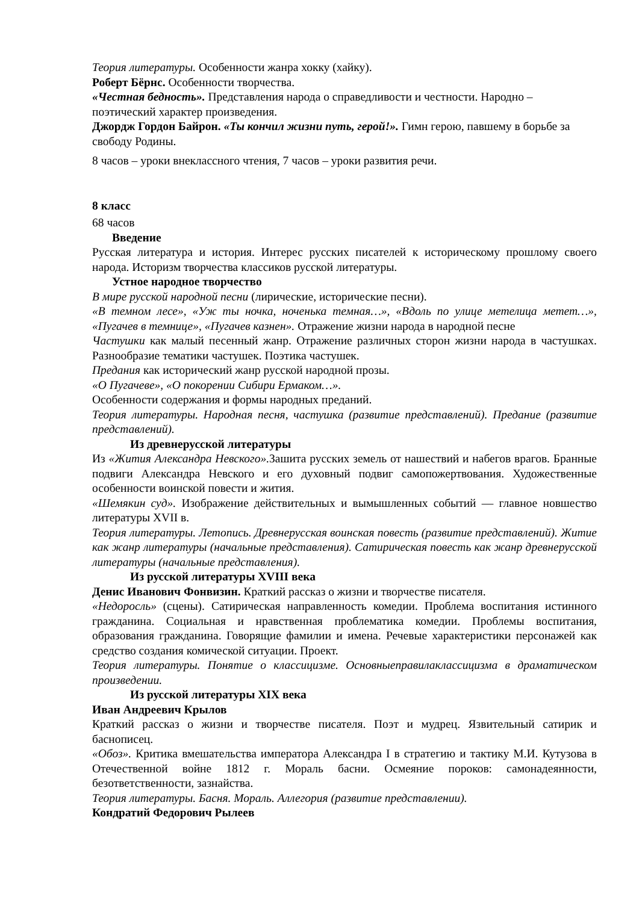Теория литературы. Особенности жанра хокку (хайку).
Роберт Бёрнс. Особенности творчества.
«Честная бедность». Представления народа о справедливости и честности. Народно – поэтический характер произведения.
Джордж Гордон Байрон. «Ты кончил жизни путь, герой!». Гимн герою, павшему в борьбе за свободу Родины.
8 часов – уроки внеклассного чтения, 7 часов – уроки развития речи.
8 класс
68 часов
Введение
Русская литература и история. Интерес русских писателей к историческому прошлому своего народа. Историзм творчества классиков русской литературы.
Устное народное творчество
В мире русской народной песни (лирические, исторические песни).
«В темном лесе», «Уж ты ночка, ноченька темная…», «Вдоль по улице метелица метет…», «Пугачев в темнице», «Пугачев казнен». Отражение жизни народа в народной песне
Частушки как малый песенный жанр. Отражение различных сторон жизни народа в частушках. Разнообразие тематики частушек. Поэтика частушек.
Предания как исторический жанр русской народной прозы.
«О Пугачеве», «О покорении Сибири Ермаком…».
Особенности содержания и формы народных преданий.
Теория литературы. Народная песня, частушка (развитие представлений). Предание (развитие представлений).
Из древнерусской литературы
Из «Жития Александра Невского». Зашита русских земель от нашествий и набегов врагов. Бранные подвиги Александра Невского и его духовный подвиг самопожертвования. Художественные особенности воинской повести и жития.
«Шемякин суд». Изображение действительных и вымышленных событий — главное новшество литературы XVII в.
Теория литературы. Летопись. Древнерусская воинская повесть (развитие представлений). Житие как жанр литературы (начальные представления). Сатирическая повесть как жанр древнерусской литературы (начальные представления).
Из русской литературы XVIII века
Денис Иванович Фонвизин. Краткий рассказ о жизни и творчестве писателя.
«Недоросль» (сцены). Сатирическая направленность комедии. Проблема воспитания истинного гражданина. Социальная и нравственная проблематика комедии. Проблемы воспитания, образования гражданина. Говорящие фамилии и имена. Речевые характеристики персонажей как средство создания комической ситуации. Проект.
Теория литературы. Понятие о классицизме. Основныеправилаклассицизма в драматическом произведении.
Из русской литературы XIX века
Иван Андреевич Крылов
Краткий рассказ о жизни и творчестве писателя. Поэт и мудрец. Язвительный сатирик и баснописец.
«Обоз». Критика вмешательства императора Александра I в стратегию и тактику М.И. Кутузова в Отечественной войне 1812 г. Мораль басни. Осмеяние пороков: самонадеянности, безответственности, зазнайства.
Теория литературы. Басня. Мораль. Аллегория (развитие представлении).
Кондратий Федорович Рылеев